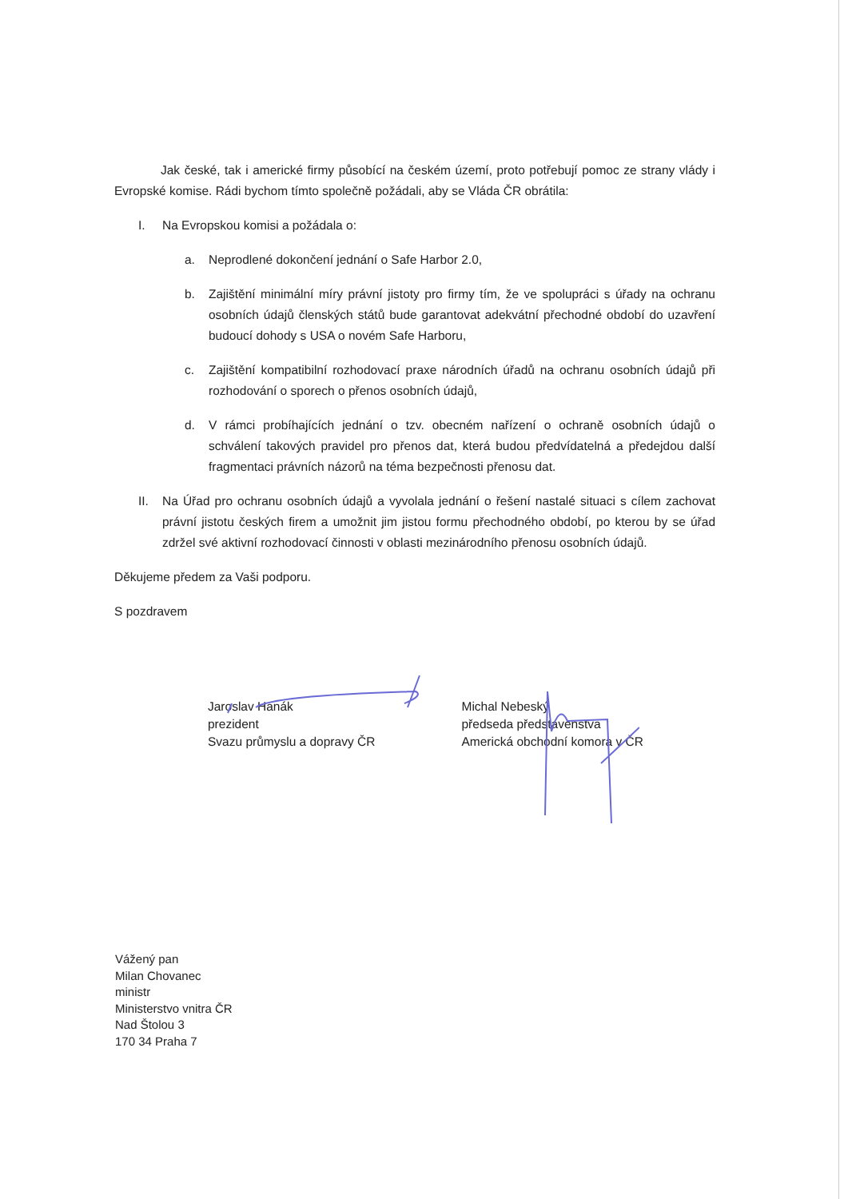Jak české, tak i americké firmy působící na českém území, proto potřebují pomoc ze strany vlády i Evropské komise. Rádi bychom tímto společně požádali, aby se Vláda ČR obrátila:
I. Na Evropskou komisi a požádala o:
a. Neprodlené dokončení jednání o Safe Harbor 2.0,
b. Zajištění minimální míry právní jistoty pro firmy tím, že ve spolupráci s úřady na ochranu osobních údajů členských států bude garantovat adekvátní přechodné období do uzavření budoucí dohody s USA o novém Safe Harboru,
c. Zajištění kompatibilní rozhodovací praxe národních úřadů na ochranu osobních údajů při rozhodování o sporech o přenos osobních údajů,
d. V rámci probíhajících jednání o tzv. obecném nařízení o ochraně osobních údajů o schválení takových pravidel pro přenos dat, která budou předvídatelná a předejdou další fragmentaci právních názorů na téma bezpečnosti přenosu dat.
II. Na Úřad pro ochranu osobních údajů a vyvolala jednání o řešení nastalé situaci s cílem zachovat právní jistotu českých firem a umožnit jim jistou formu přechodného období, po kterou by se úřad zdržel své aktivní rozhodovací činnosti v oblasti mezinárodního přenosu osobních údajů.
Děkujeme předem za Vaši podporu.
S pozdravem
Jaroslav Hanák
prezident
Svazu průmyslu a dopravy ČR
Michal Nebeský
předseda představenstva
Americká obchodní komora v ČR
Vážený pan
Milan Chovanec
ministr
Ministerstvo vnitra ČR
Nad Štolou 3
170 34 Praha 7